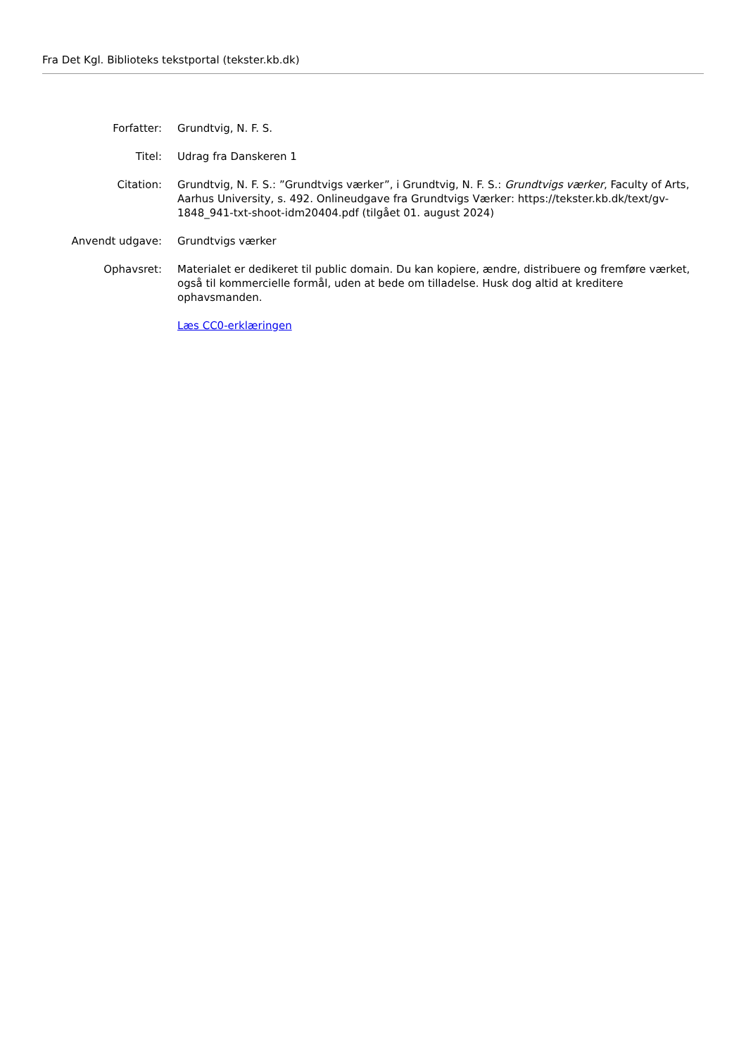Fra Det Kgl. Biblioteks tekstportal (tekster.kb.dk)
Forfatter: Grundtvig, N. F. S.
Titel: Udrag fra Danskeren 1
Citation: Grundtvig, N. F. S.: ”Grundtvigs værker”, i Grundtvig, N. F. S.: Grundtvigs værker, Faculty of Arts, Aarhus University, s. 492. Onlineudgave fra Grundtvigs Værker: https://tekster.kb.dk/text/gv-1848_941-txt-shoot-idm20404.pdf (tilgået 01. august 2024)
Anvendt udgave: Grundtvigs værker
Ophavsret: Materialet er dedikeret til public domain. Du kan kopiere, ændre, distribuere og fremføre værket, også til kommercielle formål, uden at bede om tilladelse. Husk dog altid at kreditere ophavsmanden.
Læs CC0-erklæringen